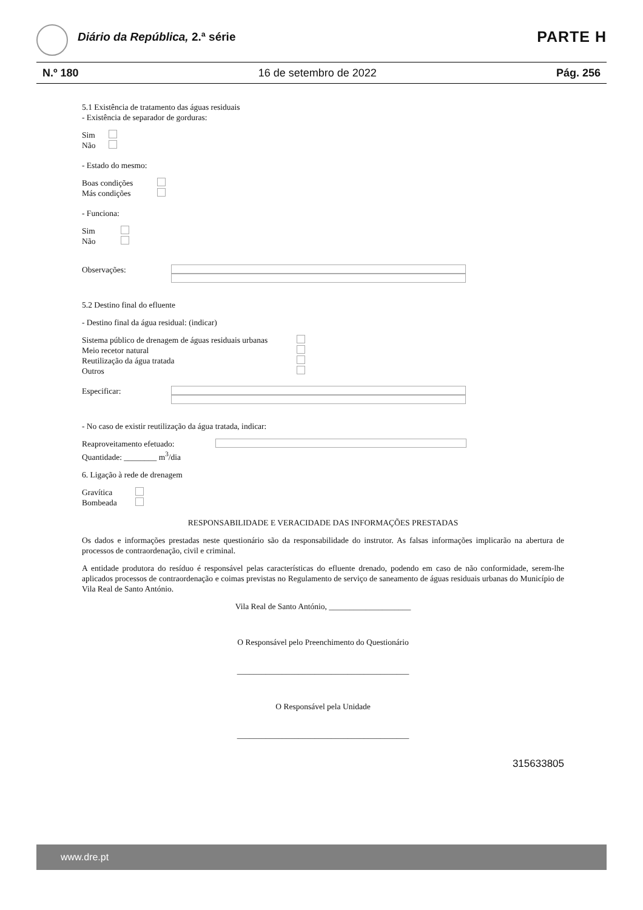Diário da República, 2.ª série PARTE H
N.º 180 16 de setembro de 2022 Pág. 256
5.1 Existência de tratamento das águas residuais
- Existência de separador de gorduras:
Sim
Não
- Estado do mesmo:
Boas condições
Más condições
- Funciona:
Sim
Não
Observações:
5.2 Destino final do efluente
- Destino final da água residual: (indicar)
Sistema público de drenagem de águas residuais urbanas
Meio recetor natural
Reutilização da água tratada
Outros
Especificar:
- No caso de existir reutilização da água tratada, indicar:
Reaproveitamento efetuado:
Quantidade: ________ m<sup>3</sup>/dia
6. Ligação à rede de drenagem
Gravítica
Bombeada
RESPONSABILIDADE E VERACIDADE DAS INFORMAÇÕES PRESTADAS
Os dados e informações prestadas neste questionário são da responsabilidade do instrutor. As falsas informações implicarão na abertura de processos de contraordenação, civil e criminal.
A entidade produtora do resíduo é responsável pelas características do efluente drenado, podendo em caso de não conformidade, serem-lhe aplicados processos de contraordenação e coimas previstas no Regulamento de serviço de saneamento de águas residuais urbanas do Município de Vila Real de Santo António.
Vila Real de Santo António, ____________________
O Responsável pelo Preenchimento do Questionário
__________________________________________
O Responsável pela Unidade
__________________________________________
315633805
www.dre.pt